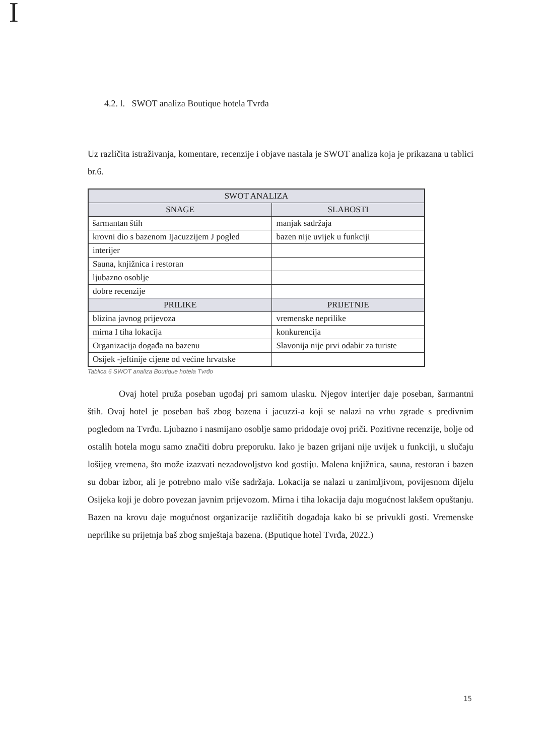I
4.2. l. SWOT analiza Boutique hotela Tvrđa
Uz različita istraživanja, komentare, recenzije i objave nastala je SWOT analiza koja je prikazana u tablici br.6.
| SWOT ANALIZA | |
| --- | --- |
| SNAGE | SLABOSTI |
| šarmantan štih | manjak sadržaja |
| krovni dio s bazenom Ijacuzzijem J pogled | bazen nije uvijek u funkciji |
| interijer | |
| Sauna, knjižnica i restoran | |
| ljubazno osoblje | |
| dobre recenzije | |
| PRILIKE | PRIJETNJE |
| blizina javnog prijevoza | vremenske neprilike |
| mirna I tiha lokacija | konkurencija |
| Organizacija događa na bazenu | Slavonija nije prvi odabir za turiste |
| Osijek -jeftinije cijene od većine hrvatske | |
Tablica 6 SWOT analiza Boutique hotela Tvrđo
Ovaj hotel pruža poseban ugođaj pri samom ulasku. Njegov interijer daje poseban, šarmantni štih. Ovaj hotel je poseban baš zbog bazena i jacuzzi-a koji se nalazi na vrhu zgrade s predivnim pogledom na Tvrđu. Ljubazno i nasmijano osoblje samo pridodaje ovoj priči. Pozitivne recenzije, bolje od ostalih hotela mogu samo značiti dobru preporuku. Iako je bazen grijani nije uvijek u funkciji, u slučaju lošijeg vremena, što može izazvati nezadovoljstvo kod gostiju. Malena knjižnica, sauna, restoran i bazen su dobar izbor, ali je potrebno malo više sadržaja. Lokacija se nalazi u zanimljivom, povijesnom dijelu Osijeka koji je dobro povezan javnim prijevozom. Mirna i tiha lokacija daju mogućnost lakšem opuštanju. Bazen na krovu daje mogućnost organizacije različitih događaja kako bi se privukli gosti. Vremenske neprilike su prijetnja baš zbog smještaja bazena. (Bputique hotel Tvrđa, 2022.)
15